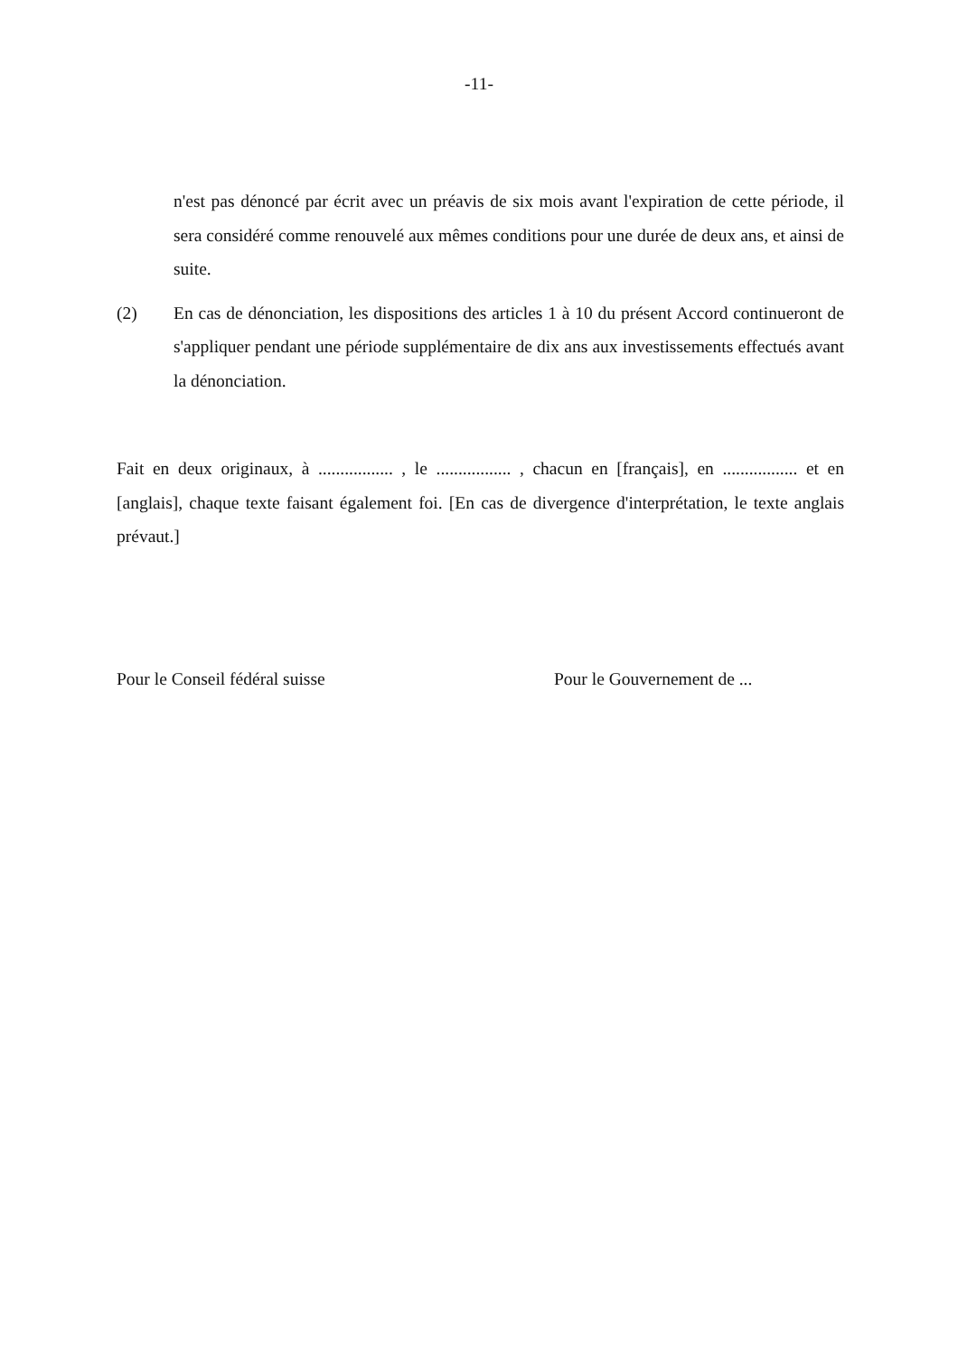-11-
n'est pas dénoncé par écrit avec un préavis de six mois avant l'expiration de cette période, il sera considéré comme renouvelé aux mêmes conditions pour une durée de deux ans, et ainsi de suite.
(2) En cas de dénonciation, les dispositions des articles 1 à 10 du présent Accord continueront de s'appliquer pendant une période supplémentaire de dix ans aux investissements effectués avant la dénonciation.
Fait en deux originaux, à ................. , le ................. , chacun en [français], en ................. et en [anglais], chaque texte faisant également foi. [En cas de divergence d'interprétation, le texte anglais prévaut.]
Pour le Conseil fédéral suisse Pour le Gouvernement de ...